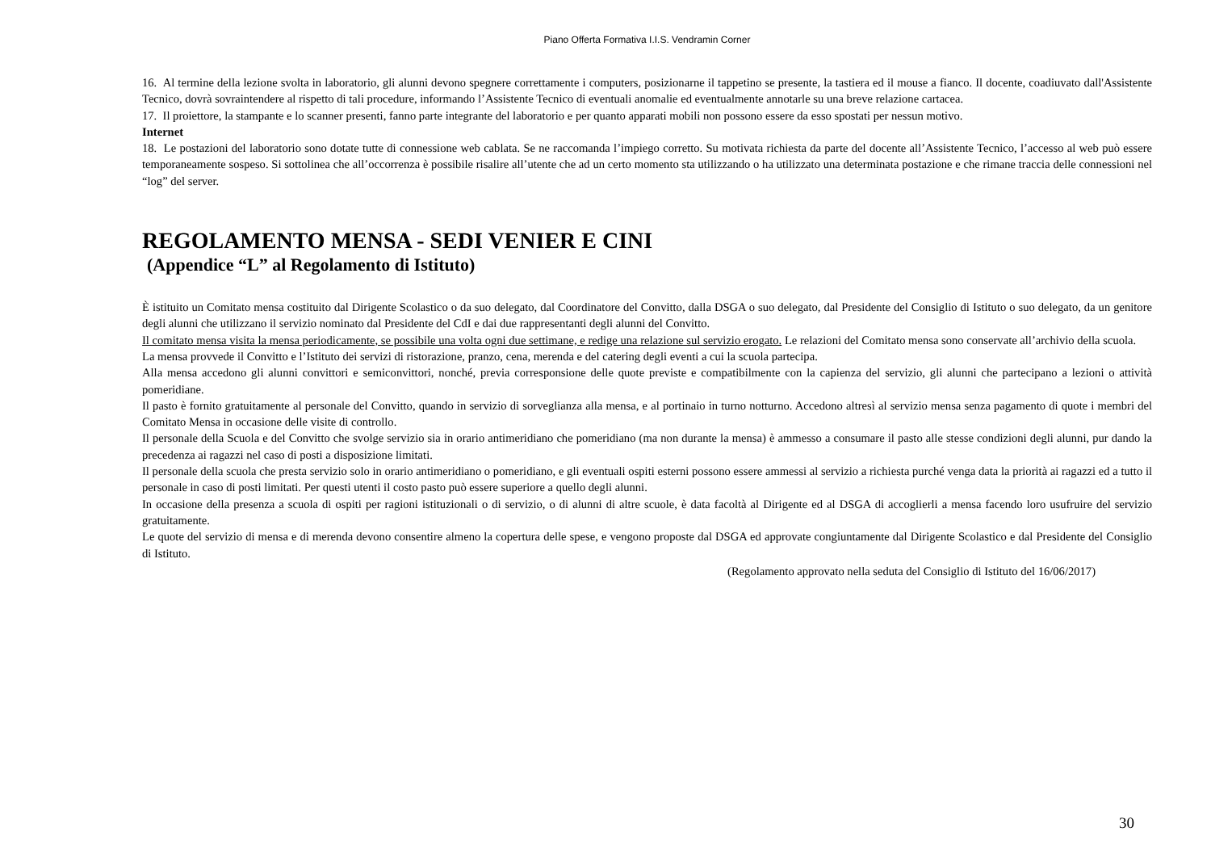Piano Offerta Formativa I.I.S. Vendramin Corner
16. Al termine della lezione svolta in laboratorio, gli alunni devono spegnere correttamente i computers, posizionarne il tappetino se presente, la tastiera ed il mouse a fianco. Il docente, coadiuvato dall'Assistente Tecnico, dovrà sovraintendere al rispetto di tali procedure, informando l’Assistente Tecnico di eventuali anomalie ed eventualmente annotarle su una breve relazione cartacea.
17. Il proiettore, la stampante e lo scanner presenti, fanno parte integrante del laboratorio e per quanto apparati mobili non possono essere da esso spostati per nessun motivo.
Internet
18. Le postazioni del laboratorio sono dotate tutte di connessione web cablata. Se ne raccomanda l’impiego corretto. Su motivata richiesta da parte del docente all’Assistente Tecnico, l’accesso al web può essere temporaneamente sospeso. Si sottolinea che all’occorrenza è possibile risalire all’utente che ad un certo momento sta utilizzando o ha utilizzato una determinata postazione e che rimane traccia delle connessioni nel “log” del server.
REGOLAMENTO MENSA - SEDI VENIER E CINI
(Appendice “L” al Regolamento di Istituto)
È istituito un Comitato mensa costituito dal Dirigente Scolastico o da suo delegato, dal Coordinatore del Convitto, dalla DSGA o suo delegato, dal Presidente del Consiglio di Istituto o suo delegato, da un genitore degli alunni che utilizzano il servizio nominato dal Presidente del CdI e dai due rappresentanti degli alunni del Convitto.
Il comitato mensa visita la mensa periodicamente, se possibile una volta ogni due settimane, e redige una relazione sul servizio erogato. Le relazioni del Comitato mensa sono conservate all’archivio della scuola.
La mensa provvede il Convitto e l’Istituto dei servizi di ristorazione, pranzo, cena, merenda e del catering degli eventi a cui la scuola partecipa.
Alla mensa accedono gli alunni convittori e semiconvittori, nonché, previa corresponsione delle quote previste e compatibilmente con la capienza del servizio, gli alunni che partecipano a lezioni o attività pomeridiane.
Il pasto è fornito gratuitamente al personale del Convitto, quando in servizio di sorveglianza alla mensa, e al portinaio in turno notturno. Accedono altresì al servizio mensa senza pagamento di quote i membri del Comitato Mensa in occasione delle visite di controllo.
Il personale della Scuola e del Convitto che svolge servizio sia in orario antimeridiano che pomeridiano (ma non durante la mensa) è ammesso a consumare il pasto alle stesse condizioni degli alunni, pur dando la precedenza ai ragazzi nel caso di posti a disposizione limitati.
Il personale della scuola che presta servizio solo in orario antimeridiano o pomeridiano, e gli eventuali ospiti esterni possono essere ammessi al servizio a richiesta purché venga data la priorità ai ragazzi ed a tutto il personale in caso di posti limitati. Per questi utenti il costo pasto può essere superiore a quello degli alunni.
In occasione della presenza a scuola di ospiti per ragioni istituzionali o di servizio, o di alunni di altre scuole, è data facoltà al Dirigente ed al DSGA di accoglierli a mensa facendo loro usufruire del servizio gratuitamente.
Le quote del servizio di mensa e di merenda devono consentire almeno la copertura delle spese, e vengono proposte dal DSGA ed approvate congiuntamente dal Dirigente Scolastico e dal Presidente del Consiglio di Istituto.
(Regolamento approvato nella seduta del Consiglio di Istituto del 16/06/2017)
30